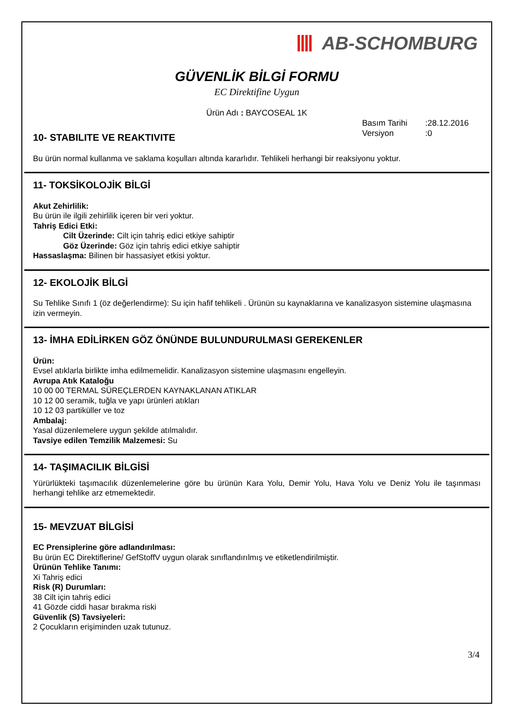AB-SCHOMBURG
GÜVENLİK BİLGİ FORMU
EC Direktifine Uygun
Ürün Adı : BAYCOSEAL 1K
Basım Tarihi:28.12.2016
Versiyon:0
10- STABILITE VE REAKTIVITE
Bu ürün normal kullanma ve saklama koşulları altında kararlıdır. Tehlikeli herhangi bir reaksiyonu yoktur.
11- TOKSİKOLOJİK BİLGİ
Akut Zehirlilik:
Bu ürün ile ilgili zehirlilik içeren bir veri yoktur.
Tahriş Edici Etki:
Cilt Üzerinde: Cilt için tahriş edici etkiye sahiptir
Göz Üzerinde: Göz için tahriş edici etkiye sahiptir
Hassaslaşma: Bilinen bir hassasiyet etkisi yoktur.
12- EKOLOJİK BİLGİ
Su Tehlike Sınıfı 1 (öz değerlendirme): Su için hafif tehlikeli . Ürünün su kaynaklarına ve kanalizasyon sistemine ulaşmasına izin vermeyin.
13- İMHA EDİLİRKEN GÖZ ÖNÜNDE BULUNDURULMASI GEREKENLER
Ürün:
Evsel atıklarla birlikte imha edilmemelidir. Kanalizasyon sistemine ulaşmasını engelleyin.
Avrupa Atık Kataloğu
10 00 00 TERMAL SÜREÇLERDEN KAYNAKLANAN ATIKLAR
10 12 00 seramik, tuğla ve yapı ürünleri atıkları
10 12 03 partiküller ve toz
Ambalaj:
Yasal düzenlemelere uygun şekilde atılmalıdır.
Tavsiye edilen Temzilik Malzemesi: Su
14- TAŞIMACILIK BİLGİSİ
Yürürlükteki taşımacılık düzenlemelerine göre bu ürünün Kara Yolu, Demir Yolu, Hava Yolu ve Deniz Yolu ile taşınması herhangi tehlike arz etmemektedir.
15- MEVZUAT BİLGİSİ
EC Prensiplerine göre adlandırılması:
Bu ürün EC Direktiflerine/ GefStoffV uygun olarak sınıflandırılmış ve etiketlendirilmiştir.
Ürünün Tehlike Tanımı:
Xi Tahriş edici
Risk (R) Durumları:
38 Cilt için tahriş edici
41 Gözde ciddi hasar bırakma riski
Güvenlik (S) Tavsiyeleri:
2 Çocukların erişiminden uzak tutunuz.
3/4